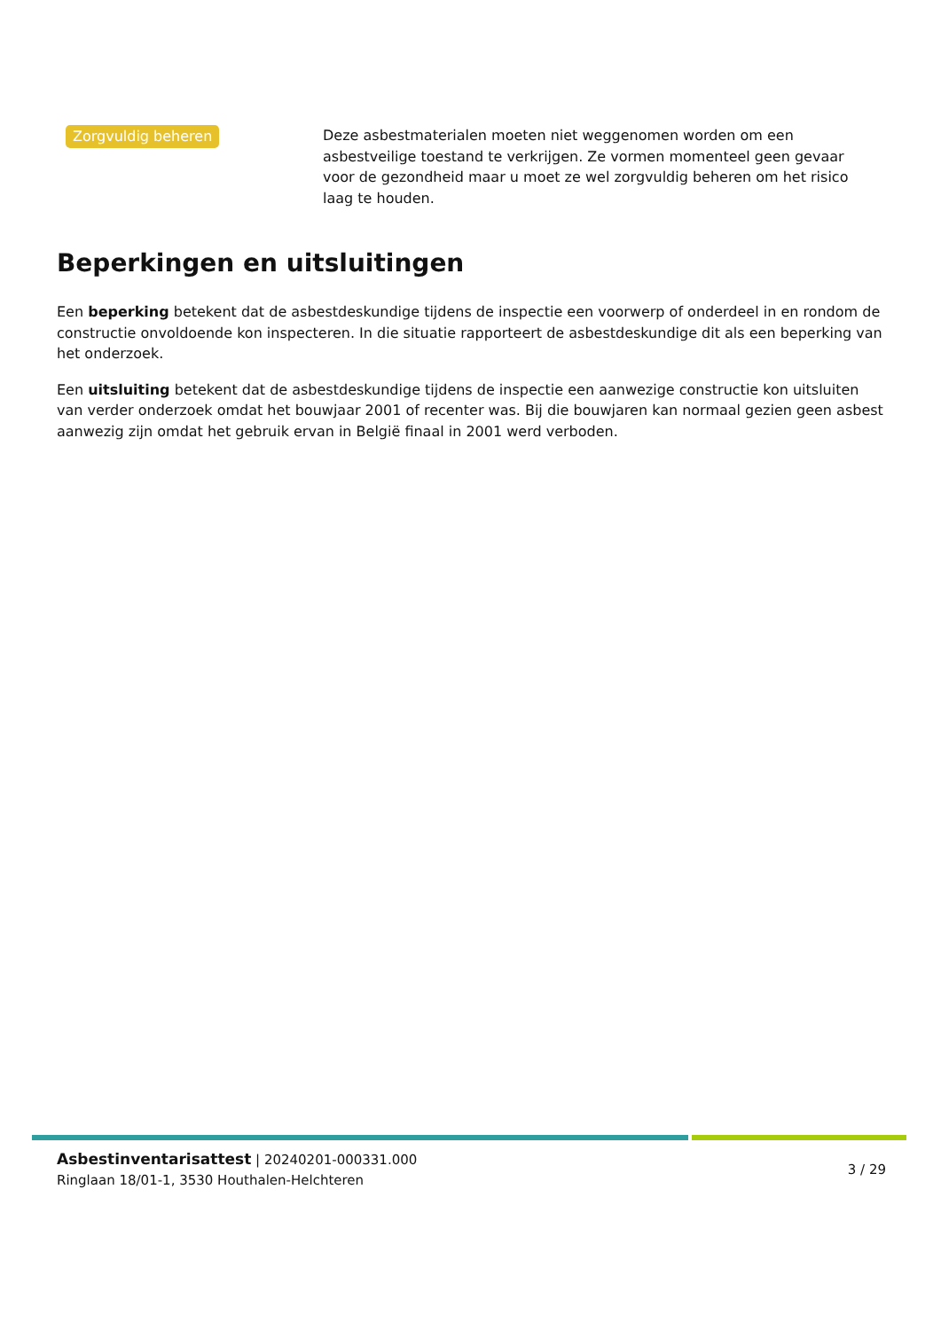Zorgvuldig beheren Deze asbestmaterialen moeten niet weggenomen worden om een asbestveilige toestand te verkrijgen. Ze vormen momenteel geen gevaar voor de gezondheid maar u moet ze wel zorgvuldig beheren om het risico laag te houden.
Beperkingen en uitsluitingen
Een beperking betekent dat de asbestdeskundige tijdens de inspectie een voorwerp of onderdeel in en rondom de constructie onvoldoende kon inspecteren. In die situatie rapporteert de asbestdeskundige dit als een beperking van het onderzoek.
Een uitsluiting betekent dat de asbestdeskundige tijdens de inspectie een aanwezige constructie kon uitsluiten van verder onderzoek omdat het bouwjaar 2001 of recenter was. Bij die bouwjaren kan normaal gezien geen asbest aanwezig zijn omdat het gebruik ervan in België finaal in 2001 werd verboden.
Asbestinventarisattest | 20240201-000331.000
Ringlaan 18/01-1, 3530 Houthalen-Helchteren
3 / 29